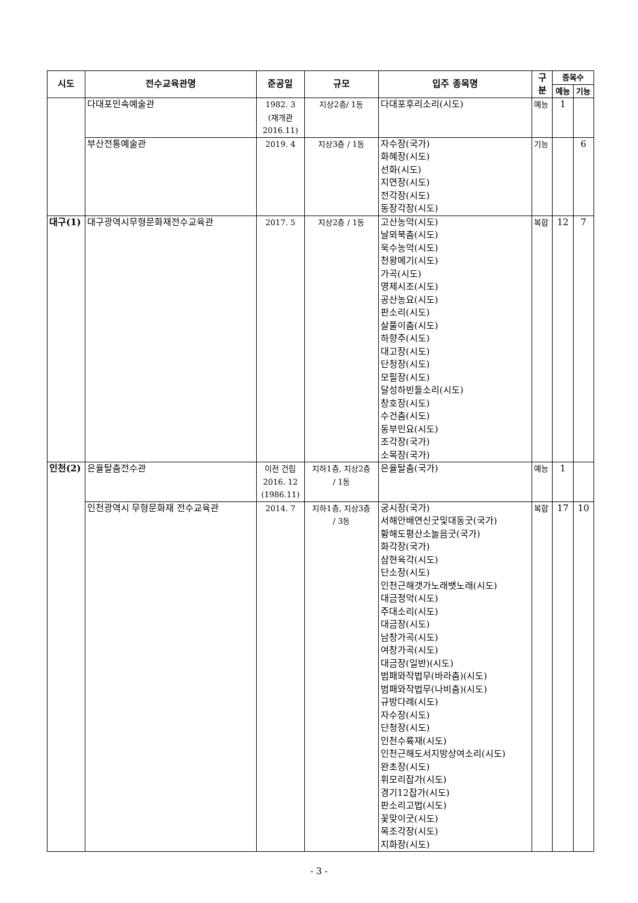| 시도 | 전수교육관명 | 준공일 | 규모 | 입주 종목명 | 구분 | 종목수 | |
| --- | --- | --- | --- | --- | --- | --- | --- |
| | | | | | | 예능 | 기능 |
| | 다대포민속예술관 | 1982. 3 (재개관 2016.11) | 지상2층/ 1동 | 다대포후리소리(시도) | 예능 | 1 | |
| | 부산전통예술관 | 2019. 4 | 지상3층 / 1동 | 자수장(국가) 화혜장(시도) 선화(시도) 지연장(시도) 전각장(시도) 동장각장(시도) | 기능 | | 6 |
| 대구(1) | 대구광역시무형문화재전수교육관 | 2017. 5 | 지상2층 / 1동 | 고산농악(시도) 날뫼북춤(시도) 욱수농악(시도) 천왕메기(시도) 가곡(시도) 영제시조(시도) 공산농요(시도) 판소리(시도) 살풀이춤(시도) 하향주(시도) 대고장(시도) 단청장(시도) 모필장(시도) 달성하빈들소리(시도) 창호장(시도) 수건춤(시도) 동부민요(시도) 조각장(국가) 소목장(국가) | 복합 | 12 | 7 |
| 인천(2) | 은율탈춤전수관 | 이전 건립 2016. 12 (1986.11) | 지하1층, 지상2층 / 1동 | 은율탈춤(국가) | 예능 | 1 | |
| | 인천광역시 무형문화재 전수교육관 | 2014. 7 | 지하1층, 지상3층 / 3동 | 궁시장(국가) 서해안배연신굿및대동굿(국가) 황해도평산소놀음굿(국가) 화각장(국가) 삼현육각(시도) 단소장(시도) 인천근해갯가노래뱃노래(시도) 대금정악(시도) 주대소리(시도) 대금장(시도) 남창가곡(시도) 여창가곡(시도) 대금장(일반)(시도) 범패와작법무(바라춤)(시도) 범패와작법무(나비춤)(시도) 규방다례(시도) 자수장(시도) 단청장(시도) 인천수륙재(시도) 인천근해도서지방상여소리(시도) 완초장(시도) 휘모리잡가(시도) 경기12잡가(시도) 판소리고법(시도) 꽃맞이굿(시도) 목조각장(시도) 지화장(시도) | 복합 | 17 | 10 |
- 3 -